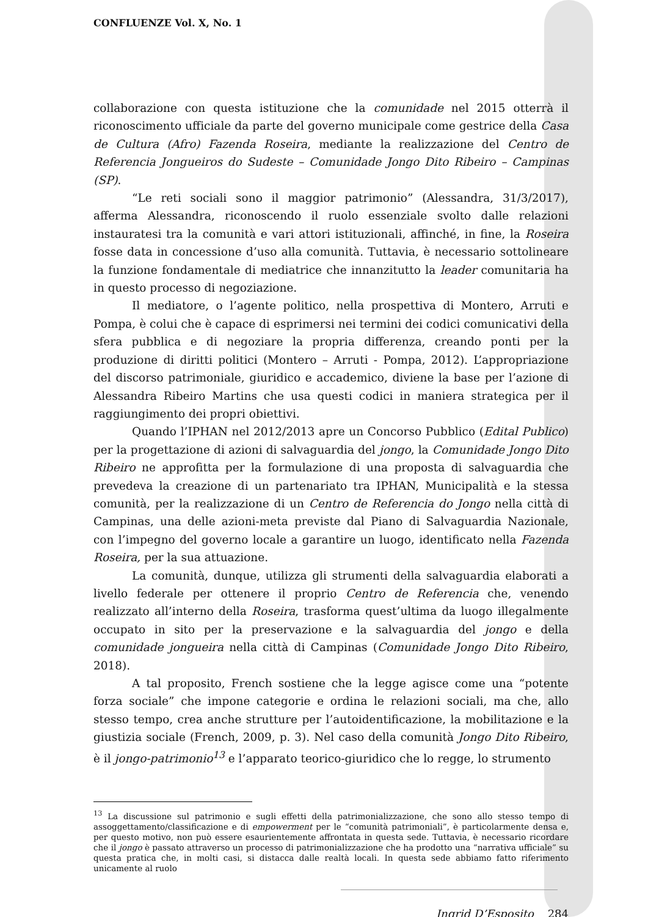CONFLUENZE Vol. X, No. 1
collaborazione con questa istituzione che la comunidade nel 2015 otterrà il riconoscimento ufficiale da parte del governo municipale come gestrice della Casa de Cultura (Afro) Fazenda Roseira, mediante la realizzazione del Centro de Referencia Jongueiros do Sudeste – Comunidade Jongo Dito Ribeiro – Campinas (SP).
“Le reti sociali sono il maggior patrimonio” (Alessandra, 31/3/2017), afferma Alessandra, riconoscendo il ruolo essenziale svolto dalle relazioni instauratesi tra la comunità e vari attori istituzionali, affinché, in fine, la Roseira fosse data in concessione d’uso alla comunità. Tuttavia, è necessario sottolineare la funzione fondamentale di mediatrice che innanzitutto la leader comunitaria ha in questo processo di negoziazione.
Il mediatore, o l’agente politico, nella prospettiva di Montero, Arruti e Pompa, è colui che è capace di esprimersi nei termini dei codici comunicativi della sfera pubblica e di negoziare la propria differenza, creando ponti per la produzione di diritti politici (Montero – Arruti - Pompa, 2012). L’appropriazione del discorso patrimoniale, giuridico e accademico, diviene la base per l’azione di Alessandra Ribeiro Martins che usa questi codici in maniera strategica per il raggiungimento dei propri obiettivi.
Quando l’IPHAN nel 2012/2013 apre un Concorso Pubblico (Edital Publico) per la progettazione di azioni di salvaguardia del jongo, la Comunidade Jongo Dito Ribeiro ne approfitta per la formulazione di una proposta di salvaguardia che prevedeva la creazione di un partenariato tra IPHAN, Municipalità e la stessa comunità, per la realizzazione di un Centro de Referencia do Jongo nella città di Campinas, una delle azioni-meta previste dal Piano di Salvaguardia Nazionale, con l’impegno del governo locale a garantire un luogo, identificato nella Fazenda Roseira, per la sua attuazione.
La comunità, dunque, utilizza gli strumenti della salvaguardia elaborati a livello federale per ottenere il proprio Centro de Referencia che, venendo realizzato all’interno della Roseira, trasforma quest’ultima da luogo illegalmente occupato in sito per la preservazione e la salvaguardia del jongo e della comunidade jongueira nella città di Campinas (Comunidade Jongo Dito Ribeiro, 2018).
A tal proposito, French sostiene che la legge agisce come una “potente forza sociale” che impone categorie e ordina le relazioni sociali, ma che, allo stesso tempo, crea anche strutture per l’autoidentificazione, la mobilitazione e la giustizia sociale (French, 2009, p. 3). Nel caso della comunità Jongo Dito Ribeiro, è il jongo-patrimonio<sup>13</sup> e l’apparato teorico-giuridico che lo regge, lo strumento
<sup>13</sup> La discussione sul patrimonio e sugli effetti della patrimonializzazione, che sono allo stesso tempo di assoggettamento/classificazione e di empowerment per le “comunità patrimoniali”, è particolarmente densa e, per questo motivo, non può essere esaurientemente affrontata in questa sede. Tuttavia, è necessario ricordare che il jongo è passato attraverso un processo di patrimonializzazione che ha prodotto una “narrativa ufficiale” su questa pratica che, in molti casi, si distacca dalle realtà locali. In questa sede abbiamo fatto riferimento unicamente al ruolo
Ingrid D’Esposito 284